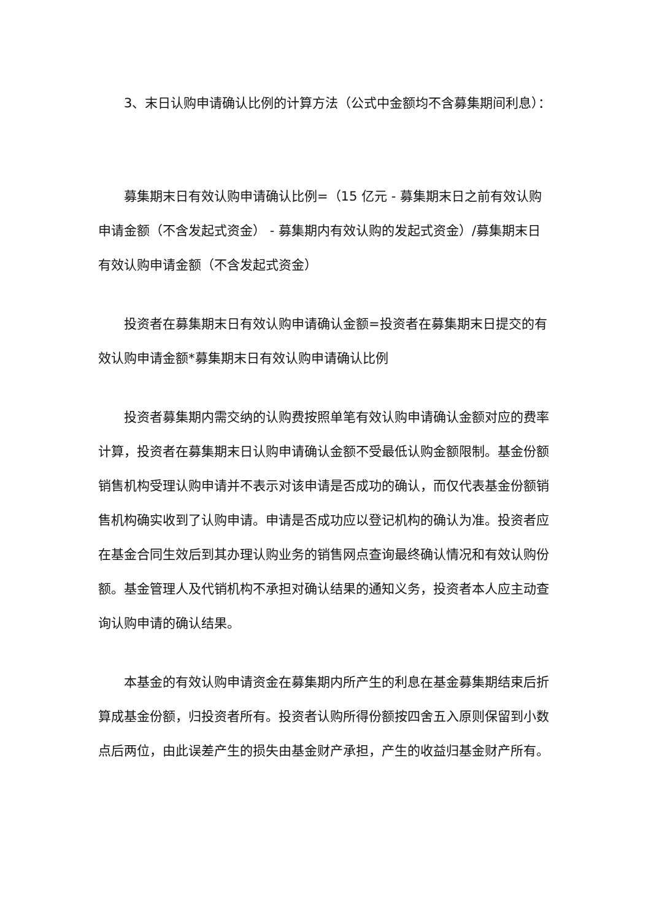3、末日认购申请确认比例的计算方法（公式中金额均不含募集期间利息）：
募集期末日有效认购申请确认比例=（15 亿元 - 募集期末日之前有效认购申请金额（不含发起式资金） - 募集期内有效认购的发起式资金）/募集期末日有效认购申请金额（不含发起式资金）
投资者在募集期末日有效认购申请确认金额=投资者在募集期末日提交的有效认购申请金额*募集期末日有效认购申请确认比例
投资者募集期内需交纳的认购费按照单笔有效认购申请确认金额对应的费率计算，投资者在募集期末日认购申请确认金额不受最低认购金额限制。基金份额销售机构受理认购申请并不表示对该申请是否成功的确认，而仅代表基金份额销售机构确实收到了认购申请。申请是否成功应以登记机构的确认为准。投资者应在基金合同生效后到其办理认购业务的销售网点查询最终确认情况和有效认购份额。基金管理人及代销机构不承担对确认结果的通知义务，投资者本人应主动查询认购申请的确认结果。
本基金的有效认购申请资金在募集期内所产生的利息在基金募集期结束后折算成基金份额，归投资者所有。投资者认购所得份额按四舍五入原则保留到小数点后两位，由此误差产生的损失由基金财产承担，产生的收益归基金财产所有。